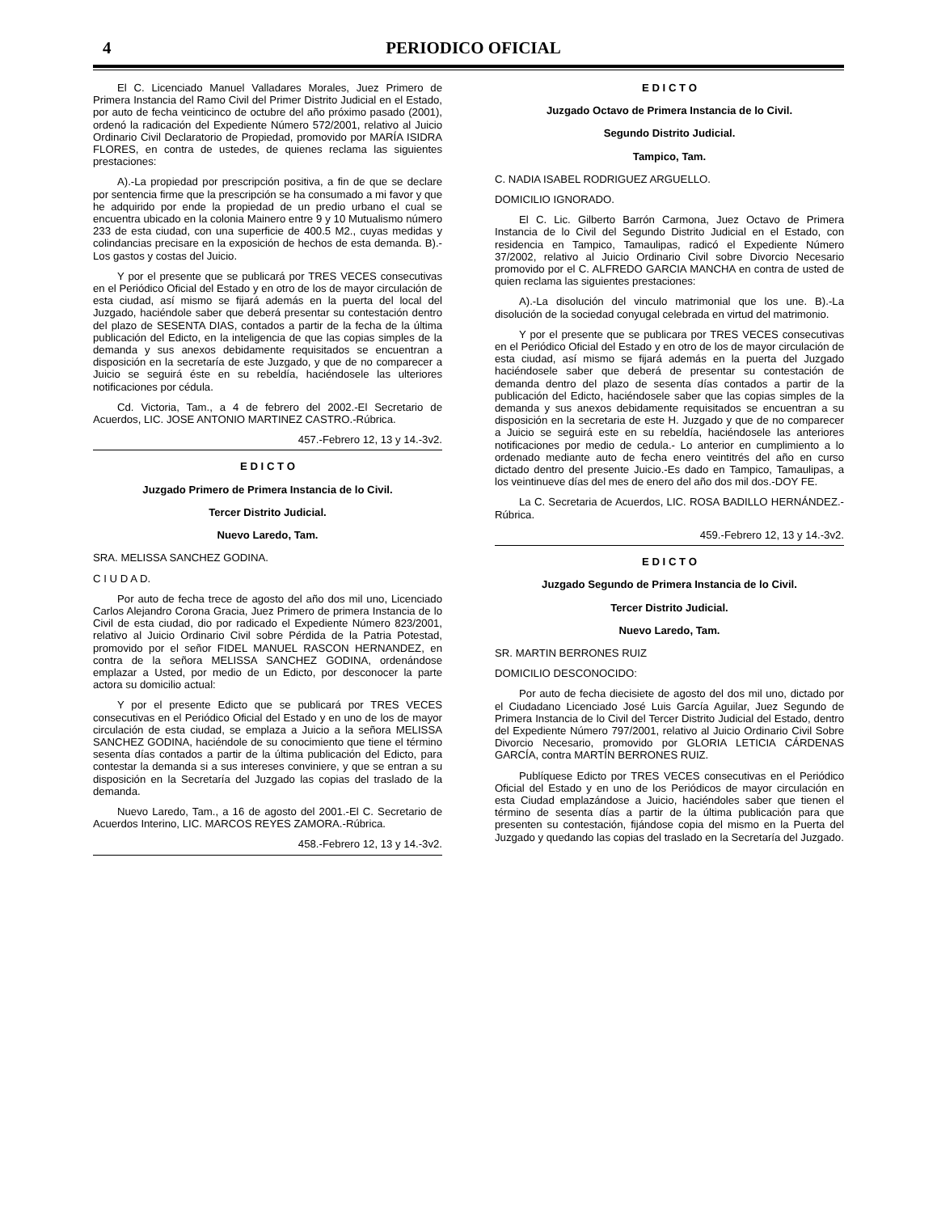4 PERIODICO OFICIAL
El C. Licenciado Manuel Valladares Morales, Juez Primero de Primera Instancia del Ramo Civil del Primer Distrito Judicial en el Estado, por auto de fecha veinticinco de octubre del año próximo pasado (2001), ordenó la radicación del Expediente Número 572/2001, relativo al Juicio Ordinario Civil Declaratorio de Propiedad, promovido por MARÍA ISIDRA FLORES, en contra de ustedes, de quienes reclama las siguientes prestaciones:
A).-La propiedad por prescripción positiva, a fin de que se declare por sentencia firme que la prescripción se ha consumado a mi favor y que he adquirido por ende la propiedad de un predio urbano el cual se encuentra ubicado en la colonia Mainero entre 9 y 10 Mutualismo número 233 de esta ciudad, con una superficie de 400.5 M2., cuyas medidas y colindancias precisare en la exposición de hechos de esta demanda. B).- Los gastos y costas del Juicio.
Y por el presente que se publicará por TRES VECES consecutivas en el Periódico Oficial del Estado y en otro de los de mayor circulación de esta ciudad, así mismo se fijará además en la puerta del local del Juzgado, haciéndole saber que deberá presentar su contestación dentro del plazo de SESENTA DIAS, contados a partir de la fecha de la última publicación del Edicto, en la inteligencia de que las copias simples de la demanda y sus anexos debidamente requisitados se encuentran a disposición en la secretaría de este Juzgado, y que de no comparecer a Juicio se seguirá éste en su rebeldía, haciéndosele las ulteriores notificaciones por cédula.
Cd. Victoria, Tam., a 4 de febrero del 2002.-El Secretario de Acuerdos, LIC. JOSE ANTONIO MARTINEZ CASTRO.-Rúbrica.
457.-Febrero 12, 13 y 14.-3v2.
E D I C T O
Juzgado Primero de Primera Instancia de lo Civil.
Tercer Distrito Judicial.
Nuevo Laredo, Tam.
SRA. MELISSA SANCHEZ GODINA.
C I U D A D.
Por auto de fecha trece de agosto del año dos mil uno, Licenciado Carlos Alejandro Corona Gracia, Juez Primero de primera Instancia de lo Civil de esta ciudad, dio por radicado el Expediente Número 823/2001, relativo al Juicio Ordinario Civil sobre Pérdida de la Patria Potestad, promovido por el señor FIDEL MANUEL RASCON HERNANDEZ, en contra de la señora MELISSA SANCHEZ GODINA, ordenándose emplazar a Usted, por medio de un Edicto, por desconocer la parte actora su domicilio actual:
Y por el presente Edicto que se publicará por TRES VECES consecutivas en el Periódico Oficial del Estado y en uno de los de mayor circulación de esta ciudad, se emplaza a Juicio a la señora MELISSA SANCHEZ GODINA, haciéndole de su conocimiento que tiene el término sesenta días contados a partir de la última publicación del Edicto, para contestar la demanda si a sus intereses conviniere, y que se entran a su disposición en la Secretaría del Juzgado las copias del traslado de la demanda.
Nuevo Laredo, Tam., a 16 de agosto del 2001.-El C. Secretario de Acuerdos Interino, LIC. MARCOS REYES ZAMORA.-Rúbrica.
458.-Febrero 12, 13 y 14.-3v2.
E D I C T O
Juzgado Octavo de Primera Instancia de lo Civil.
Segundo Distrito Judicial.
Tampico, Tam.
C. NADIA ISABEL RODRIGUEZ ARGUELLO.
DOMICILIO IGNORADO.
El C. Lic. Gilberto Barrón Carmona, Juez Octavo de Primera Instancia de lo Civil del Segundo Distrito Judicial en el Estado, con residencia en Tampico, Tamaulipas, radicó el Expediente Número 37/2002, relativo al Juicio Ordinario Civil sobre Divorcio Necesario promovido por el C. ALFREDO GARCIA MANCHA en contra de usted de quien reclama las siguientes prestaciones:
A).-La disolución del vinculo matrimonial que los une. B).-La disolución de la sociedad conyugal celebrada en virtud del matrimonio.
Y por el presente que se publicara por TRES VECES consecutivas en el Periódico Oficial del Estado y en otro de los de mayor circulación de esta ciudad, así mismo se fijará además en la puerta del Juzgado haciéndosele saber que deberá de presentar su contestación de demanda dentro del plazo de sesenta días contados a partir de la publicación del Edicto, haciéndosele saber que las copias simples de la demanda y sus anexos debidamente requisitados se encuentran a su disposición en la secretaria de este H. Juzgado y que de no comparecer a Juicio se seguirá este en su rebeldía, haciéndosele las anteriores notificaciones por medio de cedula.- Lo anterior en cumplimiento a lo ordenado mediante auto de fecha enero veintitrés del año en curso dictado dentro del presente Juicio.-Es dado en Tampico, Tamaulipas, a los veintinueve días del mes de enero del año dos mil dos.-DOY FE.
La C. Secretaria de Acuerdos, LIC. ROSA BADILLO HERNÁNDEZ.-Rúbrica.
459.-Febrero 12, 13 y 14.-3v2.
E D I C T O
Juzgado Segundo de Primera Instancia de lo Civil.
Tercer Distrito Judicial.
Nuevo Laredo, Tam.
SR. MARTIN BERRONES RUIZ
DOMICILIO DESCONOCIDO:
Por auto de fecha diecisiete de agosto del dos mil uno, dictado por el Ciudadano Licenciado José Luis García Aguilar, Juez Segundo de Primera Instancia de lo Civil del Tercer Distrito Judicial del Estado, dentro del Expediente Número 797/2001, relativo al Juicio Ordinario Civil Sobre Divorcio Necesario, promovido por GLORIA LETICIA CÁRDENAS GARCÍA, contra MARTÍN BERRONES RUIZ.
Publíquese Edicto por TRES VECES consecutivas en el Periódico Oficial del Estado y en uno de los Periódicos de mayor circulación en esta Ciudad emplazándose a Juicio, haciéndoles saber que tienen el término de sesenta días a partir de la última publicación para que presenten su contestación, fijándose copia del mismo en la Puerta del Juzgado y quedando las copias del traslado en la Secretaría del Juzgado.